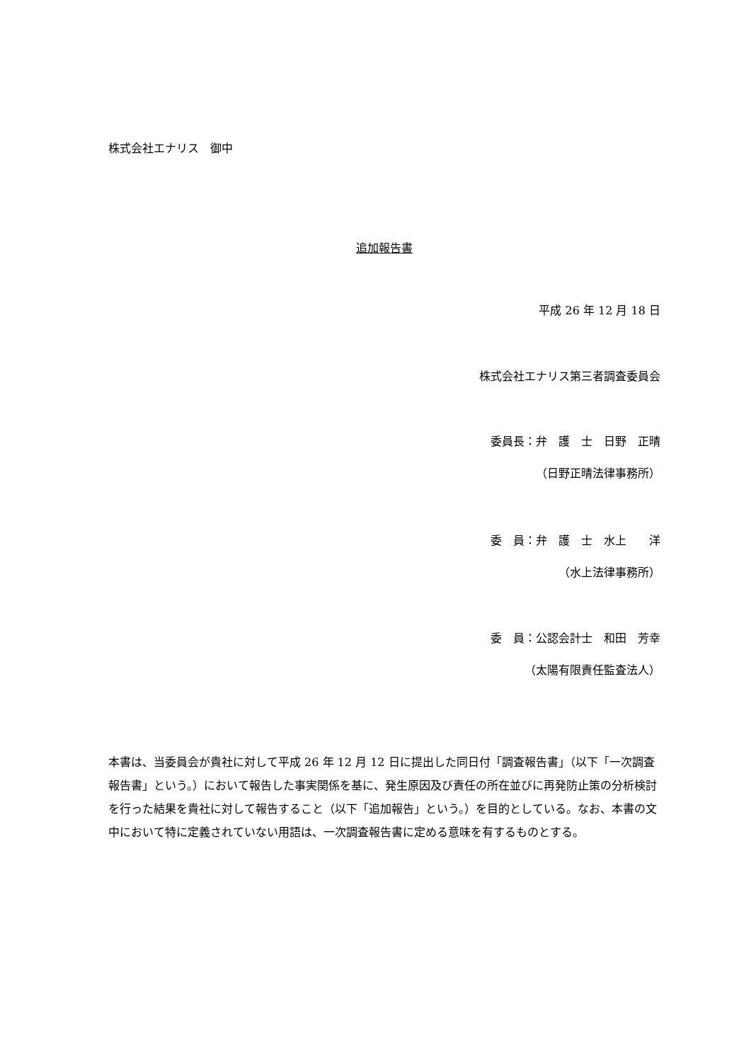株式会社エナリス　御中
追加報告書
平成 26 年 12 月 18 日
株式会社エナリス第三者調査委員会
委員長：弁　護　士　日野　正晴
（日野正晴法律事務所）
委　員：弁　護　士　水上　　洋
（水上法律事務所）
委　員：公認会計士　和田　芳幸
（太陽有限責任監査法人）
本書は、当委員会が貴社に対して平成 26 年 12 月 12 日に提出した同日付「調査報告書」（以下「一次調査報告書」という。）において報告した事実関係を基に、発生原因及び責任の所在並びに再発防止策の分析検討を行った結果を貴社に対して報告すること（以下「追加報告」という。）を目的としている。なお、本書の文中において特に定義されていない用語は、一次調査報告書に定める意味を有するものとする。